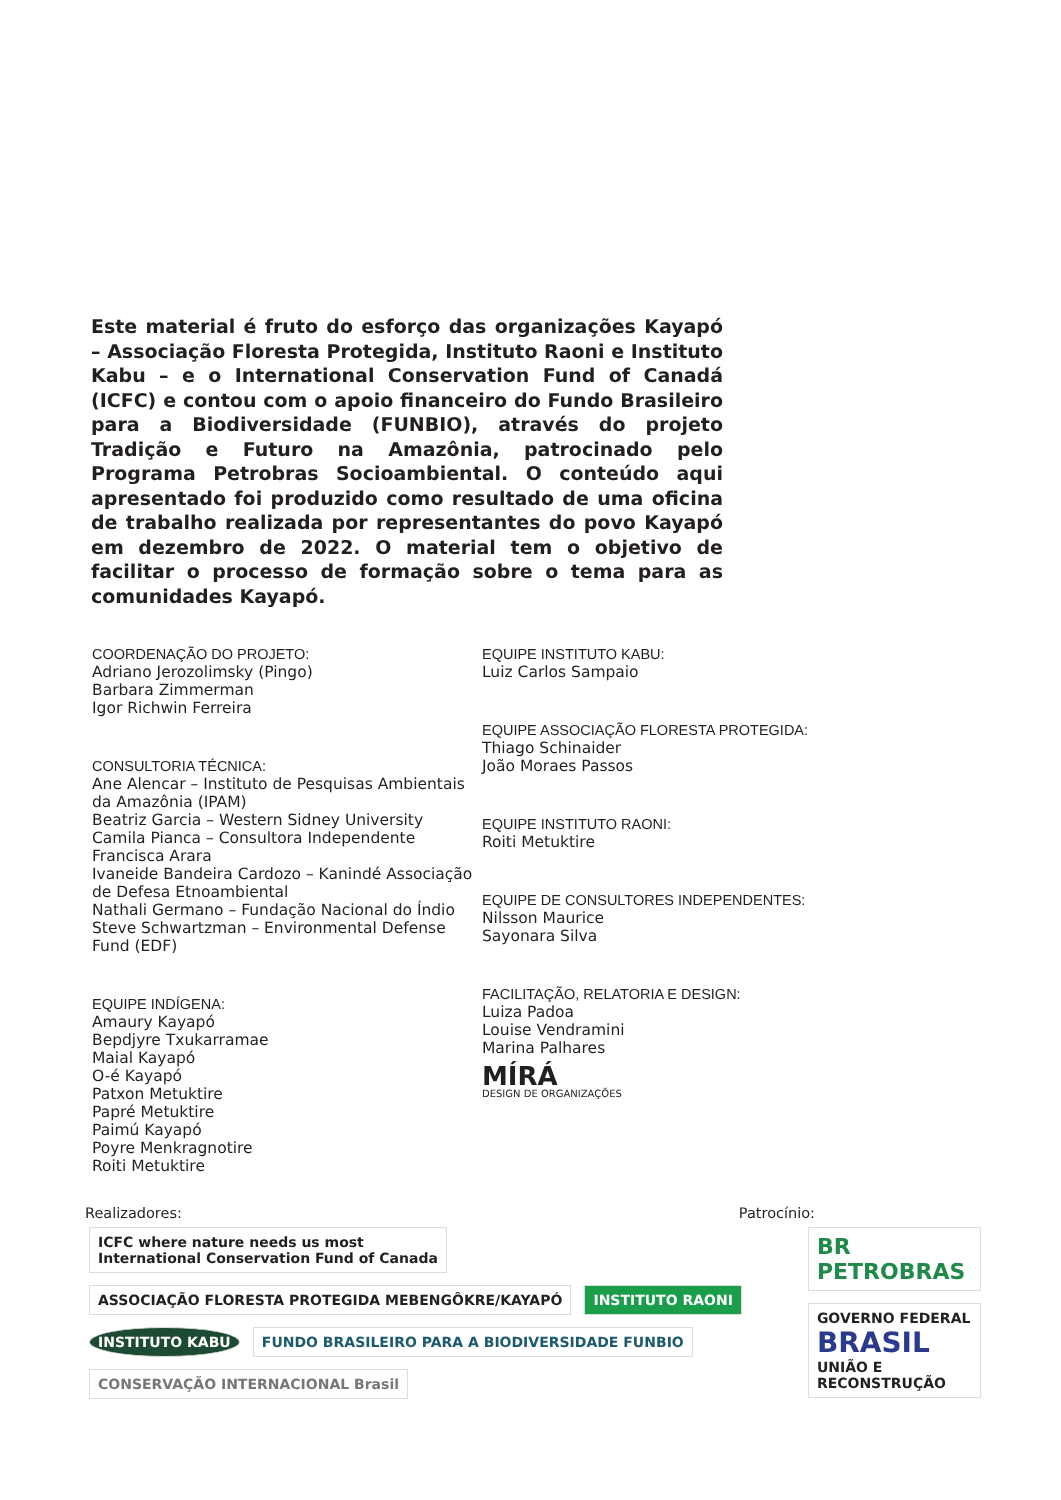Este material é fruto do esforço das organizações Kayapó – Associação Floresta Protegida, Instituto Raoni e Instituto Kabu – e o International Conservation Fund of Canadá (ICFC) e contou com o apoio financeiro do Fundo Brasileiro para a Biodiversidade (FUNBIO), através do projeto Tradição e Futuro na Amazônia, patrocinado pelo Programa Petrobras Socioambiental. O conteúdo aqui apresentado foi produzido como resultado de uma oficina de trabalho realizada por representantes do povo Kayapó em dezembro de 2022. O material tem o objetivo de facilitar o processo de formação sobre o tema para as comunidades Kayapó.
COORDENAÇÃO DO PROJETO:
Adriano Jerozolimsky (Pingo)
Barbara Zimmerman
Igor Richwin Ferreira
CONSULTORIA TÉCNICA:
Ane Alencar – Instituto de Pesquisas Ambientais da Amazônia (IPAM)
Beatriz Garcia – Western Sidney University
Camila Pianca – Consultora Independente
Francisca Arara
Ivaneide Bandeira Cardozo – Kanindé Associação de Defesa Etnoambiental
Nathali Germano – Fundação Nacional do Índio
Steve Schwartzman – Environmental Defense Fund (EDF)
EQUIPE INDÍGENA:
Amaury Kayapó
Bepdjyre Txukarramae
Maial Kayapó
O-é Kayapó
Patxon Metuktire
Papré Metuktire
Paimú Kayapó
Poyre Menkragnotire
Roiti Metuktire
EQUIPE INSTITUTO KABU:
Luiz Carlos Sampaio
EQUIPE ASSOCIAÇÃO FLORESTA PROTEGIDA:
Thiago Schinaider
João Moraes Passos
EQUIPE INSTITUTO RAONI:
Roiti Metuktire
EQUIPE DE CONSULTORES INDEPENDENTES:
Nilsson Maurice
Sayonara Silva
FACILITAÇÃO, RELATORIA E DESIGN:
Luiza Padoa
Louise Vendramini
Marina Palhares
MÍRÁ
DESIGN DE ORGANIZAÇÕES
Realizadores: Patrocínio:
ICFC where nature needs us most
International Conservation Fund of Canada ASSOCIAÇÃO FLORESTA PROTEGIDA MEBENGÔKRE/KAYAPÓ INSTITUTO RAONI
INSTITUTO KABU FUNDO BRASILEIRO PARA A BIODIVERSIDADE FUNBIO CONSERVAÇÃO INTERNACIONAL Brasil
BR PETROBRAS
GOVERNO FEDERAL
BRASIL
UNIÃO E RECONSTRUÇÃO